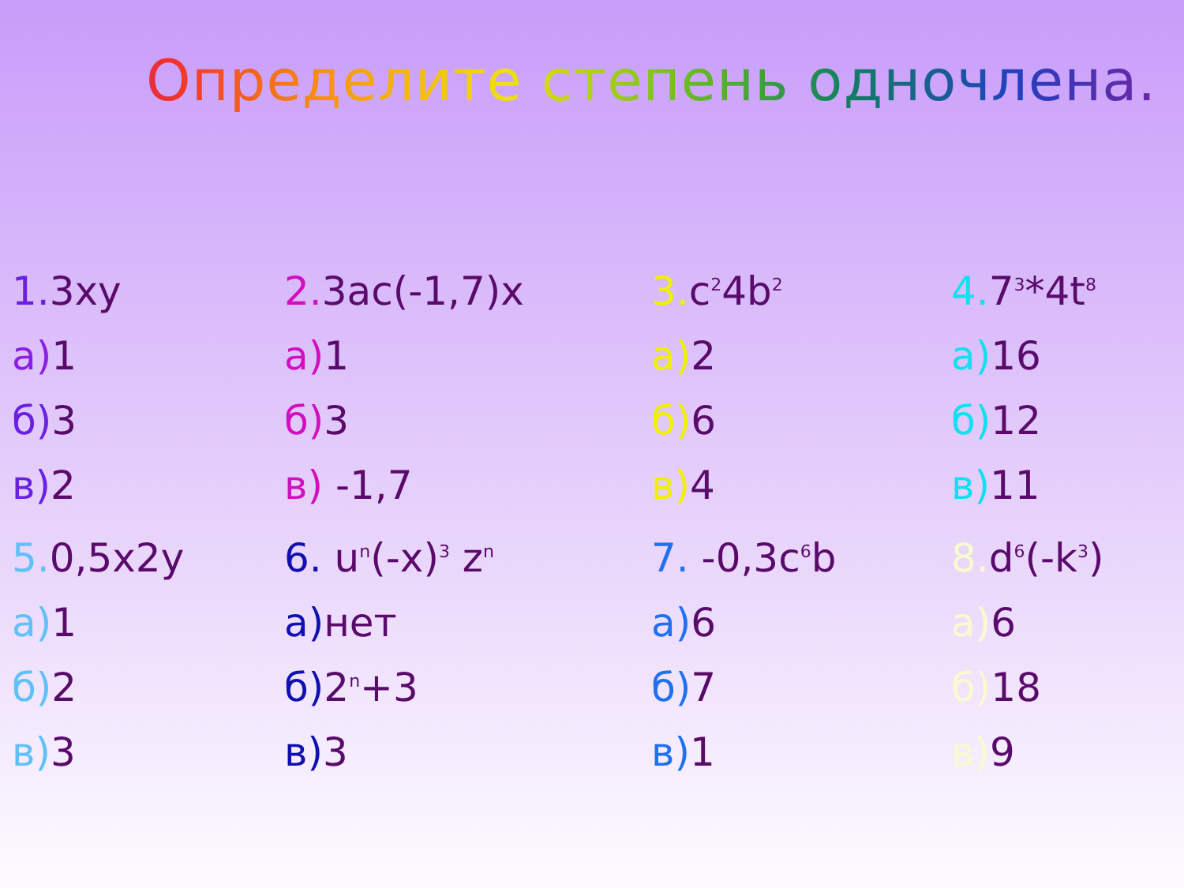Определите степень одночлена.
1. 3xy
а) 1
б) 3
в) 2
2. 3ac(-1,7)x
а) 1
б) 3
в) -1,7
3. c<sup>2</sup>4b<sup>2</sup>
а) 2
б) 6
в) 4
4. 7<sup>3</sup>*4t<sup>8</sup>
а) 16
б) 12
в) 11
5. 0,5x2y
а) 1
б) 2
в) 3
6. u<sup>n</sup>(-x)<sup>3</sup> z<sup>n</sup>
а) нет
б) 2<sup>n</sup>+3
в) 3
7. -0,3c<sup>6</sup>b
а) 6
б) 7
в) 1
8. d<sup>6</sup>(-k<sup>3</sup>)
а) 6
б) 18
в) 9